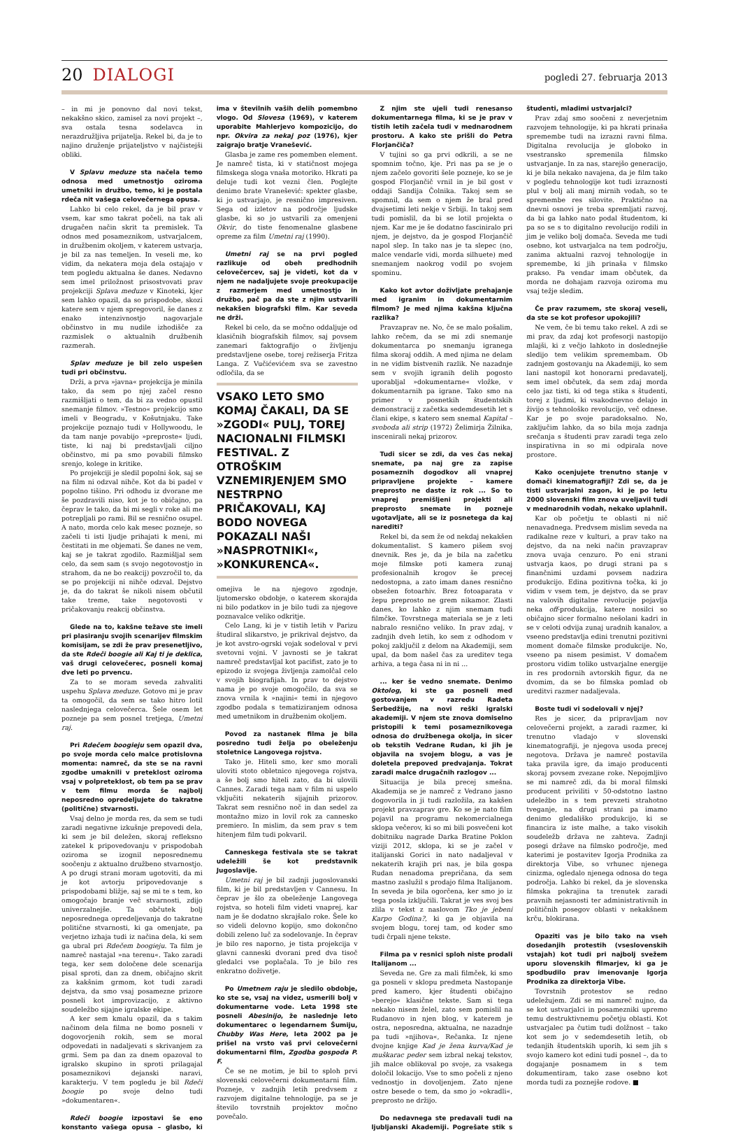20 DIALOGI
pogledi 27. februarja 2013
– in mi je ponovno dal novi tekst, nekakšno skico, zamisel za novi projekt –, sva ostala tesna sodelavca in nerazdružljiva prijatelja. Rekel bi, da je to najino druženje prijateljstvo v najčistejši obliki.
V Splavu meduze sta načela temo odnosa med umetnostjo oziroma umetniki in družbo, temo, ki je postala rdeča nit vašega celovečernega opusa.
Lahko bi celo rekel, da je bil prav v vsem, kar smo takrat počeli, na tak ali drugačen način skrit ta premislek. Ta odnos med posameznikom, ustvarjalcem, in družbenim okoljem, v katerem ustvarja, je bil za nas temeljen. In veseli me, ko vidim, da nekatera moja dela ostajajo v tem pogledu aktualna še danes. Nedavno sem imel priložnost prisostvovati prav projekciji Splava meduze v Kinoteki, kjer sem lahko opazil, da so prispodobe, skozi katere sem v njem spregovoril, še danes z enako intenzivnostjo nagovarjale občinstvo in mu nudile izhodišče za razmislek o aktualnih družbenih razmerah.
Splav meduze je bil zelo uspešen tudi pri občinstvu.
Drži, a prva »javna« projekcija je minila tako, da sem po njej začel resno razmišljati o tem, da bi za vedno opustil snemanje filmov. »Testno« projekcijo smo imeli v Beogradu, v Košutnjaku. Take projekcije poznajo tudi v Hollywoodu, le da tam nanje povabijo »preproste« ljudi, tiste, ki naj bi predstavljali ciljno občinstvo, mi pa smo povabili filmsko srenjo, kolege in kritike.
Po projekciji je sledil popolni šok, saj se na film ni odzval nihče. Kot da bi padel v popolno tišino. Pri odhodu iz dvorane me še pozdravili niso, kot je to običajno, pa čeprav le tako, da bi mi segli v roke ali me potrepljali po rami. Bil se resnično osupel. A nato, morda celo kak mesec pozneje, so začeli ti isti ljudje prihajati k meni, mi čestitati in me objemati. Še danes ne vem, kaj se je takrat zgodilo. Razmišljal sem celo, da sem sam (s svojo negotovostjo in strahom, da ne bo reakcij) povzročil to, da se po projekciji ni nihče odzval. Dejstvo je, da do takrat še nikoli nisem občutil take treme, take negotovosti v pričakovanju reakcij občinstva.
Glede na to, kakšne težave ste imeli pri plasiranju svojih scenarijev filmskim komisijam, se zdi že prav presenetljivo, da ste Rdeči boogie ali Kaj ti je deklica, vaš drugi celovečerec, posneli komaj dve leti po prvencu.
Za to se moram seveda zahvaliti uspehu Splava meduze. Gotovo mi je prav ta omogočil, da sem se tako hitro lotil naslednjega celovečerca. Šele osem let pozneje pa sem posnel tretjega, Umetni raj.
Pri Rdečem boogieju sem opazil dva, po svoje morda celo malce protislovna momenta: namreč, da ste se na ravni zgodbe umaknili v preteklost oziroma vsaj v polpreteklost, ob tem pa se prav v tem filmu morda še najbolj neposredno opredeljujete do takratne (politične) stvarnosti.
Vsaj delno je morda res, da sem se tudi zaradi negativne izkušnje prepovedi dela, ki sem je bil deležen, skoraj refleksno zatekel k pripovedovanju v prispodobah oziroma se izognil neposrednemu soočenju z aktualno družbeno stvarnostjo. A po drugi strani moram ugotoviti, da mi je kot avtorju pripovedovanje s prispodobami bližje, saj se mi te s tem, ko omogočajo branje več stvarnosti, zdijo univerzalnejše. Ta občutek bolj neposrednega opredeljevanja do takratne politične stvarnosti, ki ga omenjate, pa verjetno izhaja tudi iz načina dela, ki sem ga ubral pri Rdečem boogieju. Ta film je namreč nastajal »na terenu«. Tako zaradi tega, ker sem določene dele scenarija pisal sproti, dan za dnem, običajno skrit za kakšnim grmom, kot tudi zaradi dejstva, da smo vsaj posamezne prizore posneli kot improvizacijo, z aktivno soudeležbo sijajne igralske ekipe.
A ker sem kmalu opazil, da s takim načinom dela filma ne bomo posneli v dogovorjenih rokih, sem se moral odpovedati in nadaljevati s skrivanjem za grmi. Sem pa dan za dnem opazoval to igralsko skupino in sproti prilagajal posameznikovi dejanski naravi, karakterju. V tem pogledu je bil Rdeči boogie po svoje delno tudi »dokumentaren«.
Rdeči boogie izpostavi še eno konstanto vašega opusa – glasbo, ki ima v številnih vaših delih pomembno vlogo. Od Slovesa (1969), v katerem uporabite Mahlerjevo kompozicijo, do npr. Okvira za nekaj poz (1976), kjer zaigrajo bratje Vranešević.
Glasba je zame res pomemben element. Je namreč tista, ki v statičnost mojega filmskega sloga vnaša motoriko. Hkrati pa deluje tudi kot vezni člen. Poglejte denimo brate Vranešević: spekter glasbe, ki jo ustvarjajo, je resnično impresiven. Sega od izletov na področje ljudske glasbe, ki so jo ustvarili za omenjeni Okvir, do tiste fenomenalne glasbene opreme za film Umetni raj (1990).
Umetni raj se na prvi pogled razlikuje od obeh predhodnih celovečercev, saj je videti, kot da v njem ne nadaljujete svoje preokupacije z razmerjem med umetnostjo in družbo, pač pa da ste z njim ustvarili nekakšen biografski film. Kar seveda ne drži.
Rekel bi celo, da se močno oddaljuje od klasičnih biografskih filmov, saj povsem zanemari faktografijo o življenju predstavljene osebe, torej režiserja Fritza Langa. Z Vučićevićem sva se zavestno odločila, da se
VSAKO LETO SMO KOMAJ ČAKALI, DA SE »ZGODI« PULJ, TOREJ NACIONALNI FILMSKI FESTIVAL. Z OTROŠKIM VZNEMIRJENJEM SMO NESTRPNO PRIČAKOVALI, KAJ BODO NOVEGA POKAZALI NAŠI »NASPROTNIKI«, »KONKURENCA«.
omejiva le na njegovo zgodnje, ljutomersko obdobje, o katerem skorajda ni bilo podatkov in je bilo tudi za njegove poznavalce veliko odkritje.
Celo Lang, ki je v tistih letih v Parizu študiral slikarstvo, je prikrival dejstvo, da je kot avstro-ogrski vojak sodeloval v prvi svetovni vojni. V javnosti se je takrat namreč predstavljal kot pacifist, zato je to epizodo iz svojega življenja zamolčal celo v svojih biografijah. In prav to dejstvo nama je po svoje omogočilo, da sva se znova vrnila k »najini« temi in njegovo zgodbo podala s tematiziranjem odnosa med umetnikom in družbenim okoljem.
Povod za nastanek filma je bila posredno tudi želja po obeleženju stoletnice Langovega rojstva.
Tako je. Hiteli smo, ker smo morali uloviti stoto obletnico njegovega rojstva, a še bolj smo hiteli zato, da bi ulovili Cannes. Zaradi tega nam v film ni uspelo vključiti nekaterih sijajnih prizorov. Takrat sem resnično noč in dan sedel za montažno mizo in lovil rok za cannesko premiero. In mislim, da sem prav s tem hitenjem film tudi pokvaril.
Canneskega festivala ste se takrat udeležili še kot predstavnik Jugoslavije.
Umetni raj je bil zadnji jugoslovanski film, ki je bil predstavljen v Cannesu. In čeprav je šlo za obeleženje Langovega rojstva, so hoteli film videti vnaprej, kar nam je še dodatno skrajšalo roke. Šele ko so videli delovno kopijo, smo dokončno dobili zeleno luč za sodelovanje. In čeprav je bilo res naporno, je tista projekcija v glavni canneski dvorani pred dva tisoč gledalci vse poplačala. To je bilo res enkratno doživetje.
Po Umetnem raju je sledilo obdobje, ko ste se, vsaj na videz, usmerili bolj v dokumentarne vode. Leta 1998 ste posneli Abesinijo, že naslednje leto dokumentarec o legendarnem Šumiju, Chubby Was Here, leta 2002 pa je prišel na vrsto vaš prvi celovečerni dokumentarni film, Zgodba gospoda P. F.
Če se ne motim, je bil to sploh prvi slovenski celovečerni dokumentarni film. Pozneje, v zadnjih letih predvsem z razvojem digitalne tehnologije, pa se je število tovrstnih projektov močno povečalo.
Z njim ste ujeli tudi renesanso dokumentarnega filma, ki se je prav v tistih letih začela tudi v mednarodnem prostoru. A kako ste prišli do Petra Florjančiča?
V tujini so ga prvi odkrili, a se ne spomnim točno, kje. Pri nas pa se je o njem začelo govoriti šele pozneje, ko se je gospod Florjančič vrnil in je bil gost v oddaji Sandija Čolnika. Takoj sem se spomnil, da sem o njem že bral pred dvajsetimi leti nekje v Srbiji. In takoj sem tudi pomislil, da bi se lotil projekta o njem. Kar me je še dodatno fasciniralo pri njem, je dejstvo, da je gospod Florjančič napol slep. In tako nas je ta slepec (no, malce vendarle vidi, morda silhuete) med snemanjem naokrog vodil po svojem spominu.
Kako kot avtor doživljate prehajanje med igranim in dokumentarnim filmom? Je med njima kakšna ključna razlika?
Pravzaprav ne. No, če se malo pošalim, lahko rečem, da se mi zdi snemanje dokumentarca po snemanju igranega filma skoraj oddih. A med njima ne delam in ne vidim bistvenih razlik. Ne nazadnje sem v svojih igranih delih pogosto uporabljal »dokumentarne« vložke, v dokumentarnih pa igrane. Tako smo na primer v posnetkih študentskih demonstracij z začetka sedemdesetih let s člani ekipe, s katero sem snemal Kapital – svoboda ali strip (1972) Želimirja Žilnika, inscenirali nekaj prizorov.
Tudi sicer se zdi, da ves čas nekaj snemate, pa naj gre za zapise posameznih dogodkov ali vnaprej pripravljene projekte – kamere preprosto ne daste iz rok ... So to vnaprej premišljeni projekti ali preprosto snemate in pozneje ugotavljate, ali se iz posnetega da kaj narediti?
Rekel bi, da sem že od nekdaj nekakšen dokumentalist. S kamero pišem svoj dnevnik. Res je, da je bila na začetku moje filmske poti kamera zunaj profesionalnih krogov še precej nedostopna, a zato imam danes resnično obsežen fotoarhiv. Brez fotoaparata v žepu preprosto ne grem nikamor. Zlasti danes, ko lahko z njim snemam tudi filmčke. Tovrstnega materiala se je z leti nabralo resnično veliko. In prav zdaj, v zadnjih dveh letih, ko sem z odhodom v pokoj zaključil z delom na Akademiji, sem upal, da bom našel čas za ureditev tega arhiva, a tega časa ni in ni ...
... ker še vedno snemate. Denimo Oktolog, ki ste ga posneli med gostovanjem v razredu Radeta Šerbedžije, na novi reški igralski akademiji. V njem ste znova domiselno pristopili k temi posameznikovega odnosa do družbenega okolja, in sicer ob tekstih Vedrane Rudan, ki jih je objavila na svojem blogu, a vas je doletela prepoved predvajanja. Tokrat zaradi malce drugačnih razlogov ...
Situacija je bila precej smešna. Akademija se je namreč z Vedrano jasno dogovorila in ji tudi razložila, za kakšen projekt pravzaprav gre. Ko se je nato film pojavil na programu nekomercialnega sklopa večerov, ki so mi bili posvečeni kot dobitniku nagrade Darka Bratine Poklon viziji 2012, sklopa, ki se je začel v italijanski Gorici in nato nadaljeval v nekaterih krajih pri nas, je bila gospa Rudan nenadoma prepričana, da sem mastno zaslužil s prodajo filma Italijanom. In seveda je bila ogorčena, ker smo jo iz tega posla izključili. Takrat je ves svoj bes zlila v tekst z naslovom Tko je jebeni Karpo Godina?, ki ga je objavila na svojem blogu, torej tam, od koder smo tudi črpali njene tekste.
Filma pa v resnici sploh niste prodali Italijanom ...
Seveda ne. Gre za mali filmček, ki smo ga posneli v sklopu predmeta Nastopanje pred kamero, kjer študenti običajno »berejo« klasične tekste. Sam si tega nekako nisem želel, zato sem pomislil na Rudanovo in njen blog, v katerem je ostra, neposredna, aktualna, ne nazadnje pa tudi »njihova«, Rečanka. Iz njene dvojne knjige Kad je žena kurva/Kad je muškarac peder sem izbral nekaj tekstov, jih malce oblikoval po svoje, za vsakega določil lokacijo. Vse to smo počeli z njeno vednostjo in dovoljenjem. Zato njene ostre besede o tem, da smo jo »okradli«, preprosto ne držijo.
Do nedavnega ste predavali tudi na ljubljanski Akademiji. Pogrešate stik s študenti, mladimi ustvarjalci?
Prav zdaj smo soočeni z neverjetnim razvojem tehnologije, ki pa hkrati prinaša spremembe tudi na izrazni ravni filma. Digitalna revolucija je globoko in vsestransko spremenila filmsko ustvarjanje. In za nas, starejšo generacijo, ki je bila nekako navajena, da je film tako v pogledu tehnologije kot tudi izraznosti plul v bolj ali manj mirnih vodah, so te spremembe res silovite. Praktično na dnevni osnovi je treba spremljati razvoj, da bi ga lahko nato podal študentom, ki pa so se s to digitalno revolucijo rodili in jim je veliko bolj domača. Seveda me tudi osebno, kot ustvarjalca na tem področju, zanima aktualni razvoj tehnologije in spremembe, ki jih prinaša v filmsko prakso. Pa vendar imam občutek, da morda ne dohajam razvoja oziroma mu vsaj težje sledim.
Če prav razumem, ste skoraj veseli, da ste se kot profesor upokojili?
Ne vem, če bi temu tako rekel. A zdi se mi prav, da zdaj kot profesorji nastopijo mlajši, ki z večjo lahkoto in doslednejše sledijo tem velikim spremembam. Ob zadnjem gostovanju na Akademiji, ko sem lani nastopil kot honorarni predavatelj, sem imel občutek, da sem zdaj morda celo jaz tisti, ki od tega stika s študenti, torej z ljudmi, ki vsakodnevno delajo in živijo s tehnološko revolucijo, več odnese. Kar je po svoje paradoksalno. No, zaključim lahko, da so bila moja zadnja srečanja s študenti prav zaradi tega zelo inspirativna in so mi odpirala nove prostore.
Kako ocenjujete trenutno stanje v domači kinematografiji? Zdi se, da je tisti ustvarjalni zagon, ki je po letu 2000 slovenski film znova uveljavil tudi v mednarodnih vodah, nekako uplahnil.
Kar ob početju te oblasti ni nič nenavadnega. Predvsem mislim seveda na radikalne reze v kulturi, a prav tako na dejstvo, da na neki način pravzaprav znova uvaja cenzuro. Po eni strani ustvarja kaos, po drugi strani pa s finančnimi uzdami povsem nadzira produkcijo. Edina pozitivna točka, ki jo vidim v vsem tem, je dejstvo, da se prav na valovih digitalne revolucije pojavlja neka off-produkcija, katere nosilci so običajno sicer formalno nešolani kadri in se v celoti odvija zunaj uradnih kanalov, a vseeno predstavlja edini trenutni pozitivni moment domače filmske produkcije. No, vseeno pa nisem pesimist. V domačem prostoru vidim toliko ustvarjalne energije in res prodornih avtorskih figur, da ne dvomim, da se bo filmska pomlad ob ureditvi razmer nadaljevala.
Boste tudi vi sodelovali v njej?
Res je sicer, da pripravljam nov celovečerni projekt, a zaradi razmer, ki trenutno vladajo v slovenski kinematografiji, je njegova usoda precej negotova. Država je namreč postavila taka pravila igre, da imajo producenti skoraj povsem zvezane roke. Nepojmljivo se mi namreč zdi, da bi moral filmski producent priviliti v 50-odstotno lastno udeležbo in s tem prevzeti strahotno tveganje, na drugi strani pa imamo denimo gledališko produkcijo, ki se financira iz iste malhe, a tako visokih soudeležb država ne zahteva. Zadnji posegi države na filmsko področje, med katerimi je postavitev Igorja Prodnika za direktorja Vibe, so vrhunec njenega cinizma, ogledalo njenega odnosa do tega področja. Lahko bi rekel, da je slovenska filmska pokrajina ta trenutek zaradi pravnih nejasnosti ter administrativnih in političnih posegov oblasti v nekakšnem krču, blokirana.
Opaziti vas je bilo tako na vseh dosedanjih protestih (vseslovenskih vstajah) kot tudi pri najbolj svežem uporu slovenskih filmarjev, ki ga je spodbudilo prav imenovanje Igorja Prodnika za direktorja Vibe.
Tovrstnih protestov se redno udeležujem. Zdi se mi namreč nujno, da se kot ustvarjalci in posamezniki upremo temu destruktivnemu početju oblasti. Kot ustvarjalec pa čutim tudi dolžnost – tako kot sem jo v sedemdesetih letih, ob tedanjih študentskih uporih, ki sem jih s svojo kamero kot edini tudi posnel –, da to dogajanje posnamem in s tem dokumentiram, tako zase osebno kot morda tudi za poznejše rodove. ■